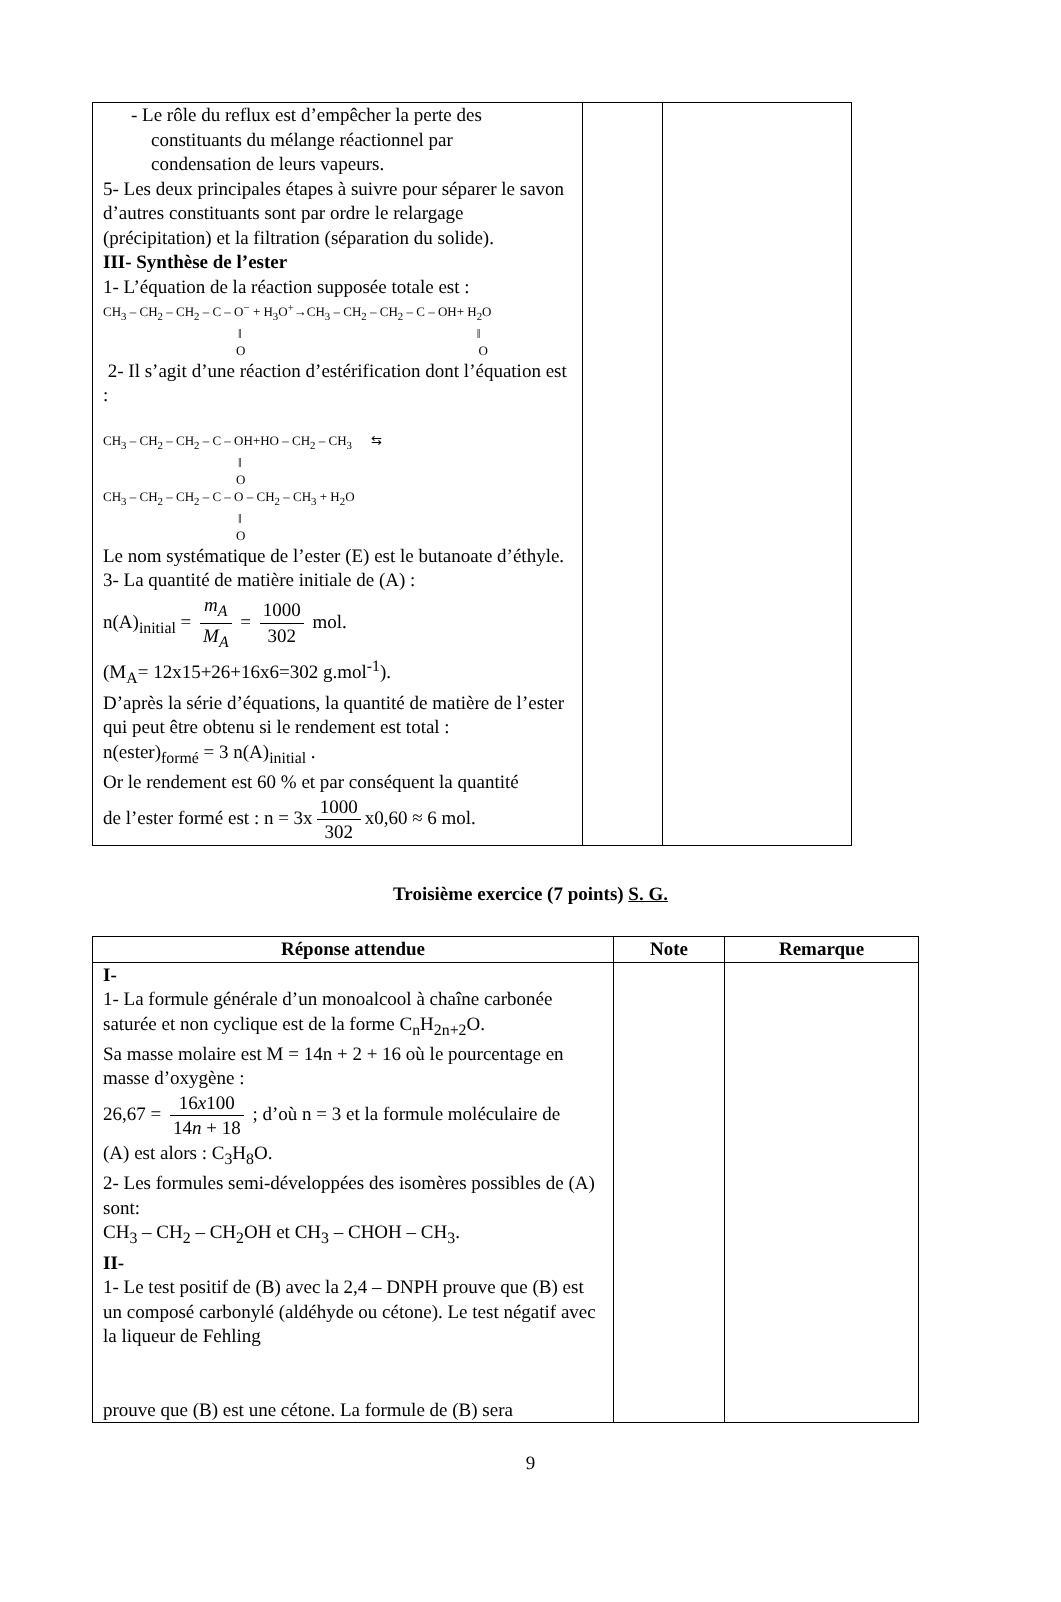| - Le rôle du reflux est d’empêcher la perte des constituants du mélange réactionnel par condensation de leurs vapeurs. 5- Les deux principales étapes à suivre pour séparer le savon d’autres constituants sont par ordre le relargage (précipitation) et la filtration (séparation du solide). III- Synthèse de l’ester 1- L’équation de la réaction supposée totale est : CH<sub>3</sub> – CH<sub>2</sub> – CH<sub>2</sub> – C – O<sup>−</sup> + H<sub>3</sub>O<sup>+</sup>→CH<sub>3</sub> – CH<sub>2</sub> – CH<sub>2</sub> – C – OH+ H<sub>2</sub>O ‖ ‖ O O 2- Il s’agit d’une réaction d’estérification dont l’équation est : CH<sub>3</sub> – CH<sub>2</sub> – CH<sub>2</sub> – C – OH+HO – CH<sub>2</sub> – CH<sub>3</sub> ⇆ ‖ O CH<sub>3</sub> – CH<sub>2</sub> – CH<sub>2</sub> – C – O – CH<sub>2</sub> – CH<sub>3</sub> + H<sub>2</sub>O ‖ O Le nom systématique de l’ester (E) est le butanoate d’éthyle. 3- La quantité de matière initiale de (A) : n(A)<sub>initial</sub> = m<sub>A</sub> M<sub>A</sub> = 1000 302 mol. (M<sub>A</sub>= 12x15+26+16x6=302 g.mol<sup>-1</sup>). D’après la série d’équations, la quantité de matière de l’ester qui peut être obtenu si le rendement est total : n(ester)<sub>formé</sub> = 3 n(A)<sub>initial</sub> . Or le rendement est 60 % et par conséquent la quantité de l’ester formé est : n = 3x 1000 302 x0,60 ≈ 6 mol. | | |
Troisième exercice (7 points) S. G.
| Réponse attendue | Note | Remarque |
| --- | --- | --- |
| I- 1- La formule générale d’un monoalcool à chaîne carbonée saturée et non cyclique est de la forme C<sub>n</sub>H<sub>2n+2</sub>O. Sa masse molaire est M = 14n + 2 + 16 où le pourcentage en masse d’oxygène : 26,67 = 16 x 100 14 n + 18 ; d’où n = 3 et la formule moléculaire de (A) est alors : C<sub>3</sub>H<sub>8</sub>O. 2- Les formules semi-développées des isomères possibles de (A) sont: CH<sub>3</sub> – CH<sub>2</sub> – CH<sub>2</sub>OH et CH<sub>3</sub> – CHOH – CH<sub>3</sub>. II- 1- Le test positif de (B) avec la 2,4 – DNPH prouve que (B) est un composé carbonylé (aldéhyde ou cétone). Le test négatif avec la liqueur de Fehling prouve que (B) est une cétone. La formule de (B) sera | | |
9